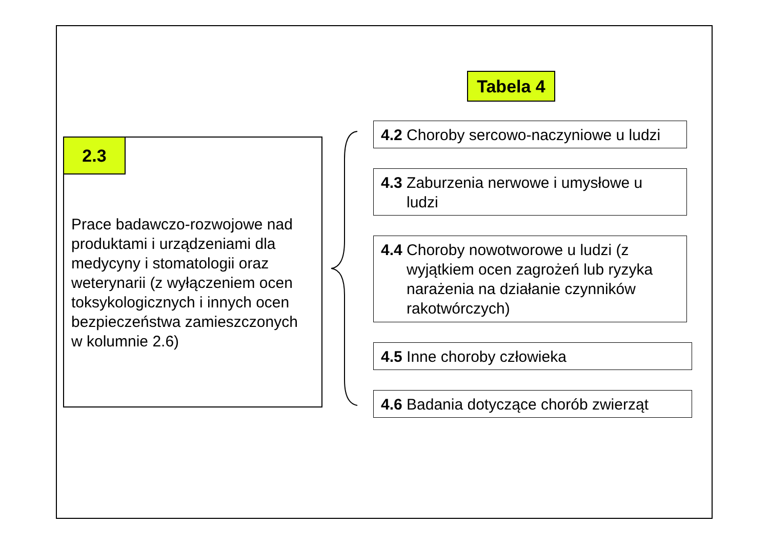Tabela 4
2.3
Prace badawczo-rozwojowe nad
produktami i urządzeniami dla
medycyny i stomatologii oraz
weterynarii (z wyłączeniem ocen
toksykologicznych i innych ocen
bezpieczeństwa zamieszczonych
w kolumnie 2.6)
4.2 Choroby sercowo-naczyniowe u ludzi
4.3 Zaburzenia nerwowe i umysłowe u
ludzi
4.4 Choroby nowotworowe u ludzi (z
wyjątkiem ocen zagrożeń lub ryzyka narażenia na działanie czynników rakotwórczych)
4.5 Inne choroby człowieka
4.6 Badania dotyczące chorób zwierząt